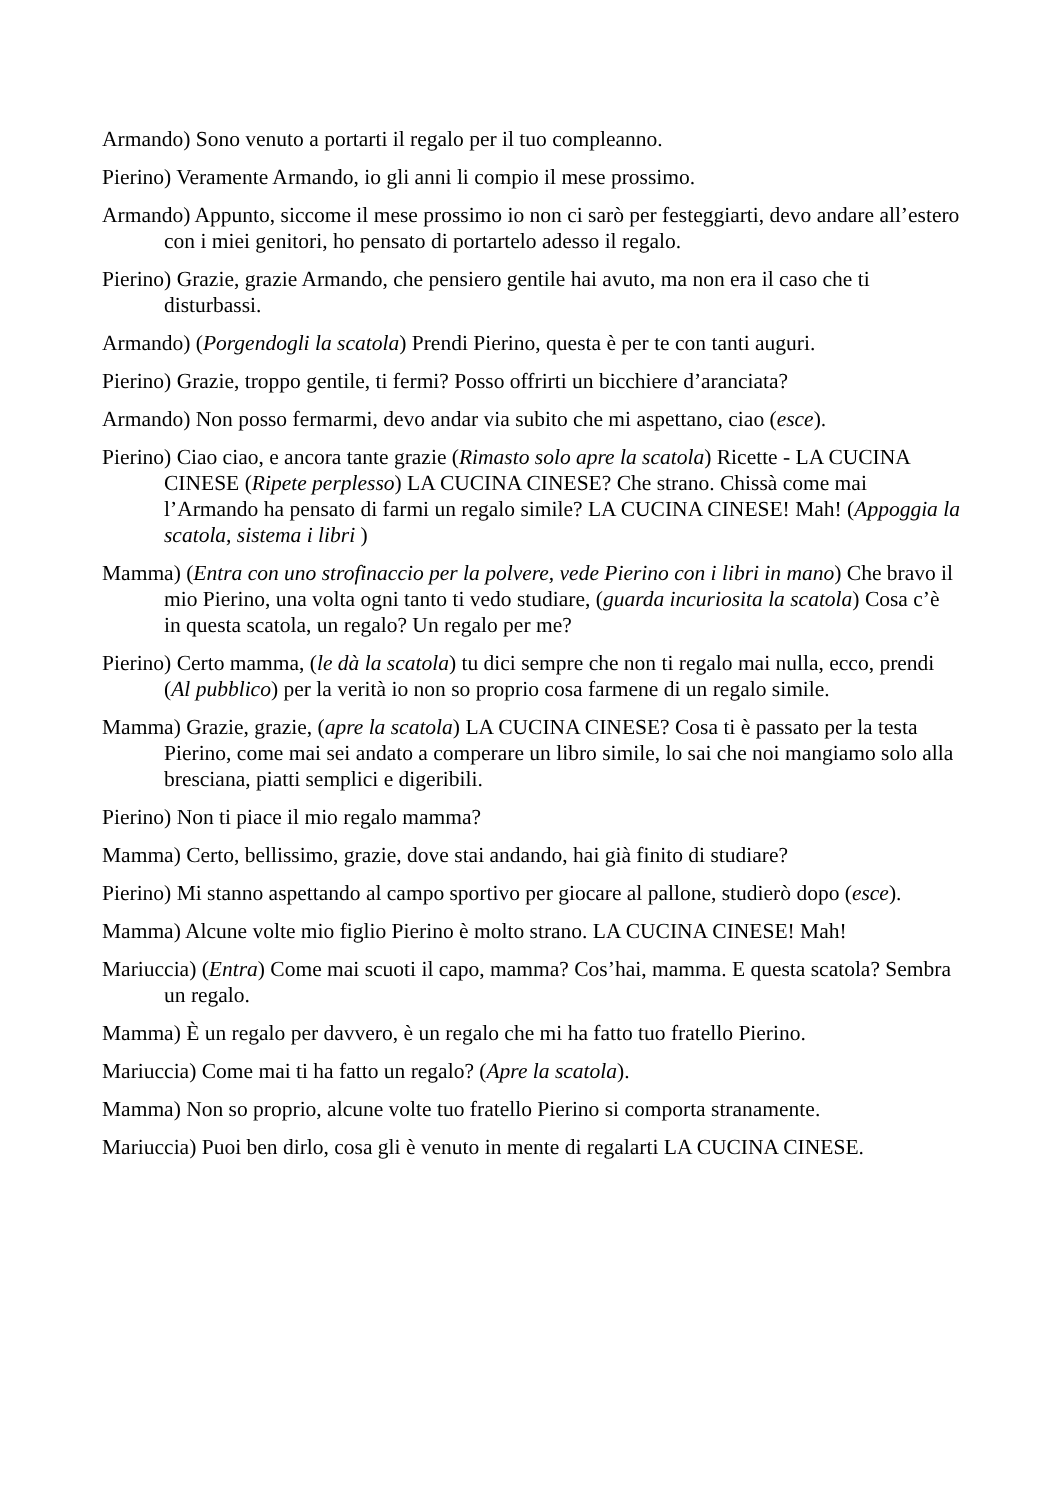Armando) Sono venuto a portarti il regalo per il tuo compleanno.
Pierino) Veramente Armando, io gli anni li compio il mese prossimo.
Armando) Appunto, siccome il mese prossimo io non ci sarò per festeggiarti, devo andare all’estero con i miei genitori, ho pensato di portartelo adesso il regalo.
Pierino) Grazie, grazie Armando, che pensiero gentile hai avuto, ma non era il caso che ti disturbassi.
Armando) (Porgendogli la scatola) Prendi Pierino, questa è per te con tanti auguri.
Pierino) Grazie, troppo gentile, ti fermi? Posso offrirti un bicchiere d’aranciata?
Armando) Non posso fermarmi, devo andar via subito che mi aspettano, ciao (esce).
Pierino) Ciao ciao, e ancora tante grazie (Rimasto solo apre la scatola) Ricette - LA CUCINA CINESE (Ripete perplesso) LA CUCINA CINESE? Che strano. Chissà come mai l’Armando ha pensato di farmi un regalo simile? LA CUCINA CINESE! Mah! (Appoggia la scatola, sistema i libri )
Mamma) (Entra con uno strofinaccio per la polvere, vede Pierino con i libri in mano) Che bravo il mio Pierino, una volta ogni tanto ti vedo studiare, (guarda incuriosita la scatola) Cosa c’è in questa scatola, un regalo? Un regalo per me?
Pierino) Certo mamma, (le dà la scatola) tu dici sempre che non ti regalo mai nulla, ecco, prendi (Al pubblico) per la verità io non so proprio cosa farmene di un regalo simile.
Mamma) Grazie, grazie, (apre la scatola) LA CUCINA CINESE? Cosa ti è passato per la testa Pierino, come mai sei andato a comperare un libro simile, lo sai che noi mangiamo solo alla bresciana, piatti semplici e digeribili.
Pierino) Non ti piace il mio regalo mamma?
Mamma) Certo, bellissimo, grazie, dove stai andando, hai già finito di studiare?
Pierino) Mi stanno aspettando al campo sportivo per giocare al pallone, studierò dopo (esce).
Mamma) Alcune volte mio figlio Pierino è molto strano. LA CUCINA CINESE! Mah!
Mariuccia) (Entra) Come mai scuoti il capo, mamma? Cos’hai, mamma. E questa scatola? Sembra un regalo.
Mamma) È un regalo per davvero, è un regalo che mi ha fatto tuo fratello Pierino.
Mariuccia) Come mai ti ha fatto un regalo? (Apre la scatola).
Mamma) Non so proprio, alcune volte tuo fratello Pierino si comporta stranamente.
Mariuccia) Puoi ben dirlo, cosa gli è venuto in mente di regalarti LA CUCINA CINESE.